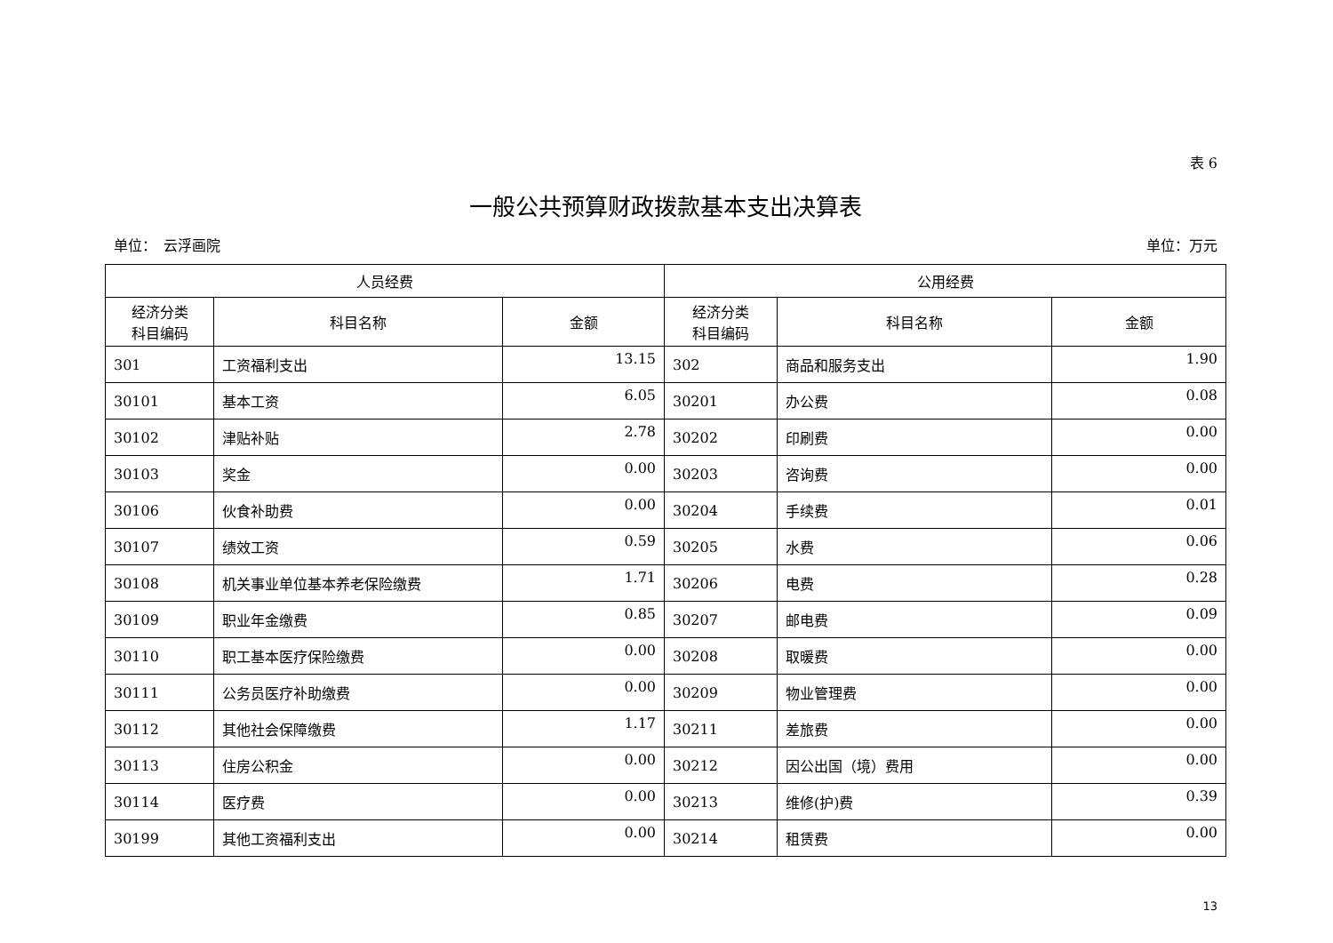表 6
一般公共预算财政拨款基本支出决算表
单位：　云浮画院 单位：万元
| 人员经费 | | | 公用经费 | | |
| --- | --- | --- | --- | --- | --- |
| 经济分类 科目编码 | 科目名称 | 金额 | 经济分类 科目编码 | 科目名称 | 金额 |
| 301 | 工资福利支出 | 13.15 | 302 | 商品和服务支出 | 1.90 |
| 30101 | 基本工资 | 6.05 | 30201 | 办公费 | 0.08 |
| 30102 | 津贴补贴 | 2.78 | 30202 | 印刷费 | 0.00 |
| 30103 | 奖金 | 0.00 | 30203 | 咨询费 | 0.00 |
| 30106 | 伙食补助费 | 0.00 | 30204 | 手续费 | 0.01 |
| 30107 | 绩效工资 | 0.59 | 30205 | 水费 | 0.06 |
| 30108 | 机关事业单位基本养老保险缴费 | 1.71 | 30206 | 电费 | 0.28 |
| 30109 | 职业年金缴费 | 0.85 | 30207 | 邮电费 | 0.09 |
| 30110 | 职工基本医疗保险缴费 | 0.00 | 30208 | 取暖费 | 0.00 |
| 30111 | 公务员医疗补助缴费 | 0.00 | 30209 | 物业管理费 | 0.00 |
| 30112 | 其他社会保障缴费 | 1.17 | 30211 | 差旅费 | 0.00 |
| 30113 | 住房公积金 | 0.00 | 30212 | 因公出国（境）费用 | 0.00 |
| 30114 | 医疗费 | 0.00 | 30213 | 维修(护)费 | 0.39 |
| 30199 | 其他工资福利支出 | 0.00 | 30214 | 租赁费 | 0.00 |
13